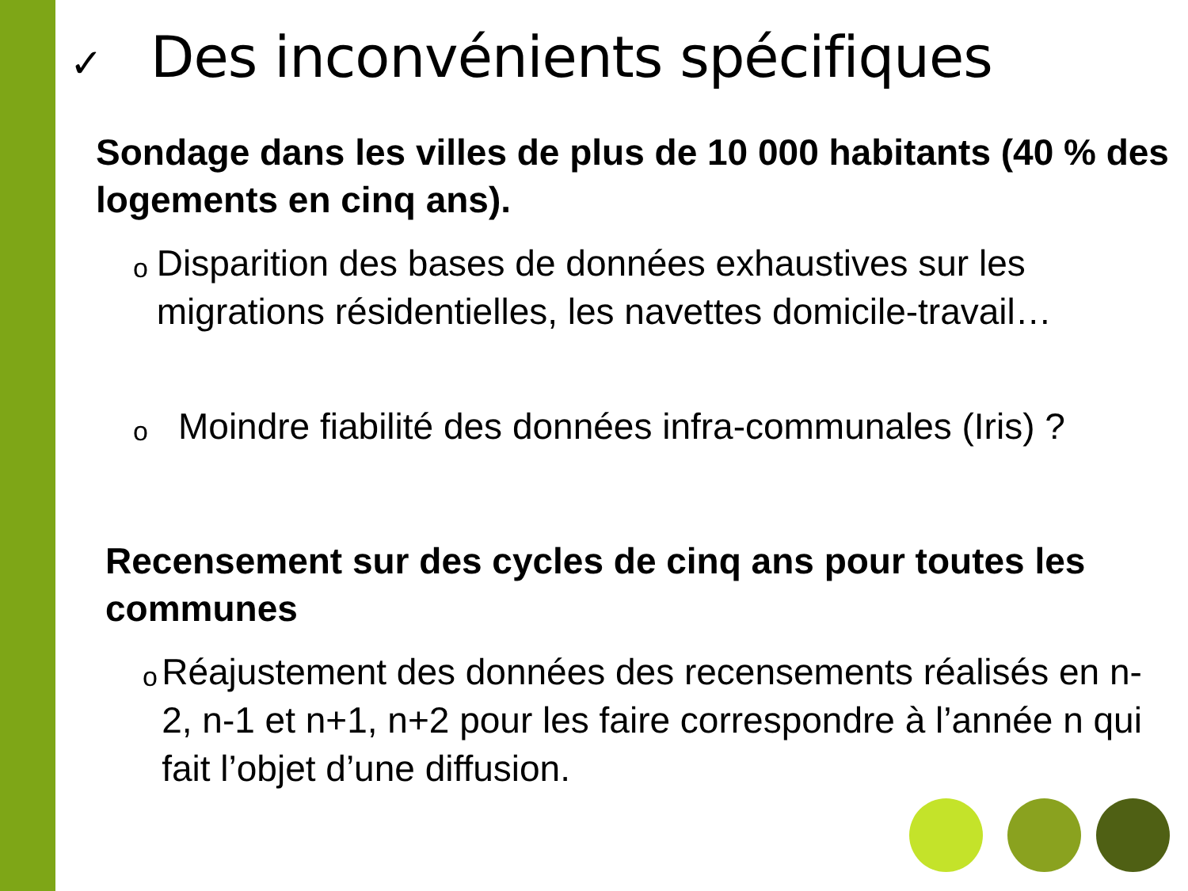✓ Des inconvénients spécifiques
Sondage dans les villes de plus de 10 000 habitants (40 % des logements en cinq ans).
o
Disparition des bases de données exhaustives sur les migrations résidentielles, les navettes domicile-travail…
o
Moindre fiabilité des données infra-communales (Iris) ?
Recensement sur des cycles de cinq ans pour toutes les communes
o
Réajustement des données des recensements réalisés en n-2, n-1 et n+1, n+2 pour les faire correspondre à l’année n qui fait l’objet d’une diffusion.